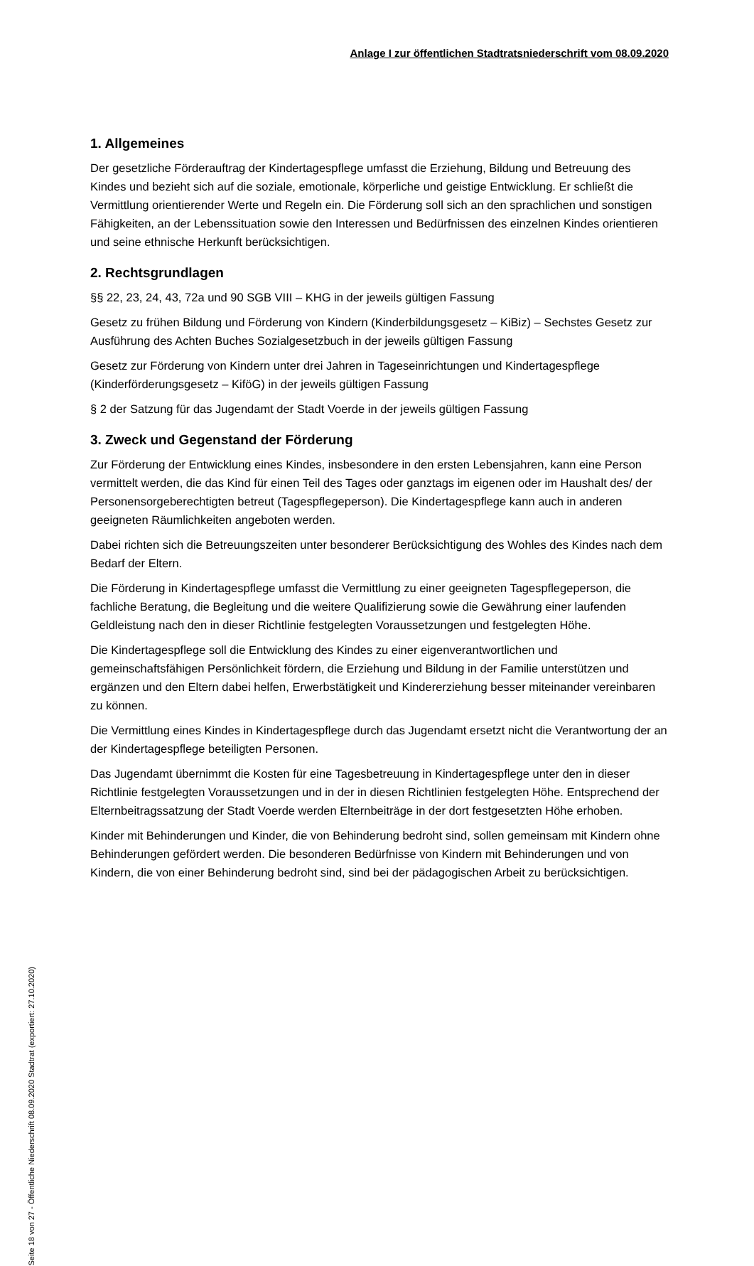Anlage I zur öffentlichen Stadtratsniederschrift vom 08.09.2020
1. Allgemeines
Der gesetzliche Förderauftrag der Kindertagespflege umfasst die Erziehung, Bildung und Betreuung des Kindes und bezieht sich auf die soziale, emotionale, körperliche und geistige Entwicklung. Er schließt die Vermittlung orientierender Werte und Regeln ein. Die Förderung soll sich an den sprachlichen und sonstigen Fähigkeiten, an der Lebenssituation sowie den Interessen und Bedürfnissen des einzelnen Kindes orientieren und seine ethnische Herkunft berücksichtigen.
2. Rechtsgrundlagen
§§ 22, 23, 24, 43, 72a und 90 SGB VIII – KHG in der jeweils gültigen Fassung
Gesetz zu frühen Bildung und Förderung von Kindern (Kinderbildungsgesetz – KiBiz) – Sechstes Gesetz zur Ausführung des Achten Buches Sozialgesetzbuch in der jeweils gültigen Fassung
Gesetz zur Förderung von Kindern unter drei Jahren in Tageseinrichtungen und Kindertagespflege (Kinderförderungsgesetz – KiföG) in der jeweils gültigen Fassung
§ 2 der Satzung für das Jugendamt der Stadt Voerde in der jeweils gültigen Fassung
3. Zweck und Gegenstand der Förderung
Zur Förderung der Entwicklung eines Kindes, insbesondere in den ersten Lebensjahren, kann eine Person vermittelt werden, die das Kind für einen Teil des Tages oder ganztags im eigenen oder im Haushalt des/ der Personensorgeberechtigten betreut (Tagespflegeperson). Die Kindertagespflege kann auch in anderen geeigneten Räumlichkeiten angeboten werden.
Dabei richten sich die Betreuungszeiten unter besonderer Berücksichtigung des Wohles des Kindes nach dem Bedarf der Eltern.
Die Förderung in Kindertagespflege umfasst die Vermittlung zu einer geeigneten Tagespflegeperson, die fachliche Beratung, die Begleitung und die weitere Qualifizierung sowie die Gewährung einer laufenden Geldleistung nach den in dieser Richtlinie festgelegten Voraussetzungen und festgelegten Höhe.
Die Kindertagespflege soll die Entwicklung des Kindes zu einer eigenverantwortlichen und gemeinschaftsfähigen Persönlichkeit fördern, die Erziehung und Bildung in der Familie unterstützen und ergänzen und den Eltern dabei helfen, Erwerbstätigkeit und Kindererziehung besser miteinander vereinbaren zu können.
Die Vermittlung eines Kindes in Kindertagespflege durch das Jugendamt ersetzt nicht die Verantwortung der an der Kindertagespflege beteiligten Personen.
Das Jugendamt übernimmt die Kosten für eine Tagesbetreuung in Kindertagespflege unter den in dieser Richtlinie festgelegten Voraussetzungen und in der in diesen Richtlinien festgelegten Höhe. Entsprechend der Elternbeitragssatzung der Stadt Voerde werden Elternbeiträge in der dort festgesetzten Höhe erhoben.
Kinder mit Behinderungen und Kinder, die von Behinderung bedroht sind, sollen gemeinsam mit Kindern ohne Behinderungen gefördert werden. Die besonderen Bedürfnisse von Kindern mit Behinderungen und von Kindern, die von einer Behinderung bedroht sind, sind bei der pädagogischen Arbeit zu berücksichtigen.
Seite 18 von 27 - Öffentliche Niederschrift 08.09.2020 Stadtrat (exportiert: 27.10.2020)